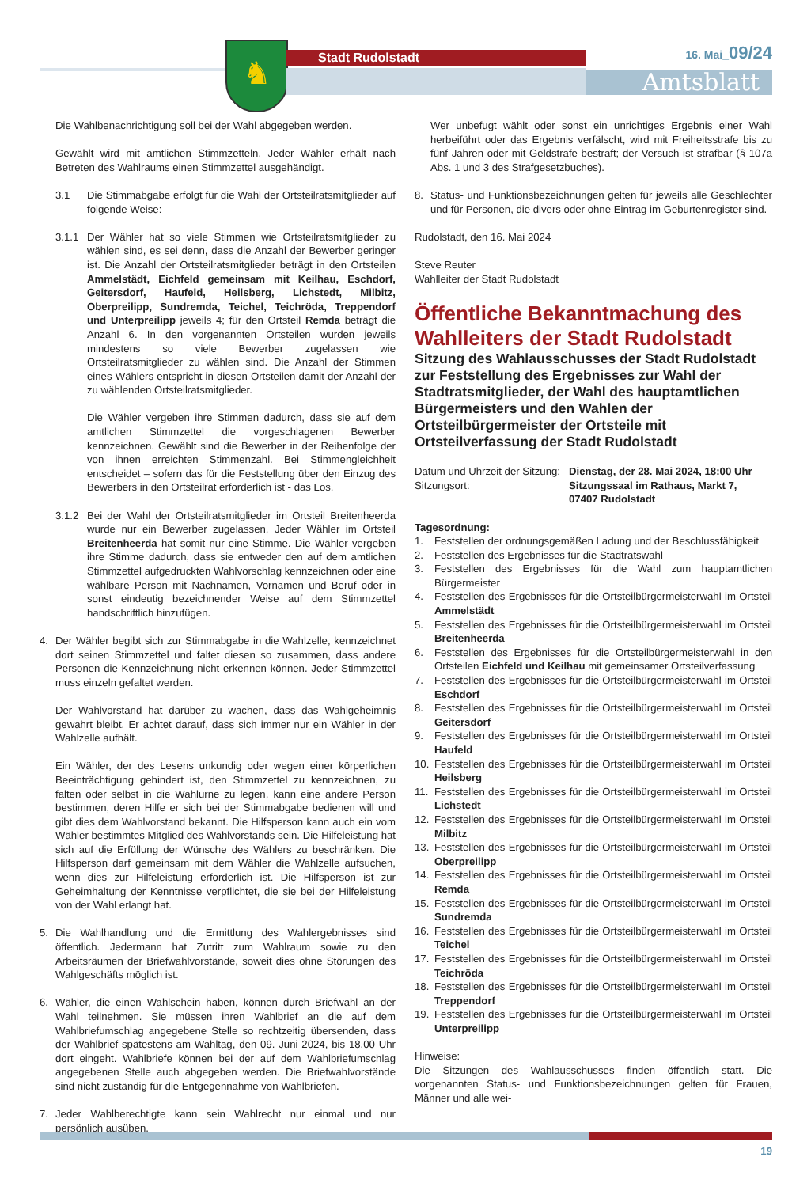♞ Stadt Rudolstadt 16. Mai_09/24
Amtsblatt
Die Wahlbenachrichtigung soll bei der Wahl abgegeben werden.
Gewählt wird mit amtlichen Stimmzetteln. Jeder Wähler erhält nach Betreten des Wahlraums einen Stimmzettel ausgehändigt.
3.1 Die Stimmabgabe erfolgt für die Wahl der Ortsteilratsmitglieder auf folgende Weise:
3.1.1 Der Wähler hat so viele Stimmen wie Ortsteilratsmitglieder zu wählen sind, es sei denn, dass die Anzahl der Bewerber geringer ist. Die Anzahl der Ortsteilratsmitglieder beträgt in den Ortsteilen Ammelstädt, Eichfeld gemeinsam mit Keilhau, Eschdorf, Geitersdorf, Haufeld, Heilsberg, Lichstedt, Milbitz, Oberpreilipp, Sundremda, Teichel, Teichröda, Treppendorf und Unterpreilipp jeweils 4; für den Ortsteil Remda beträgt die Anzahl 6. In den vorgenannten Ortsteilen wurden jeweils mindestens so viele Bewerber zugelassen wie Ortsteilratsmitglieder zu wählen sind. Die Anzahl der Stimmen eines Wählers entspricht in diesen Ortsteilen damit der Anzahl der zu wählenden Ortsteilratsmitglieder.
Die Wähler vergeben ihre Stimmen dadurch, dass sie auf dem amtlichen Stimmzettel die vorgeschlagenen Bewerber kennzeichnen. Gewählt sind die Bewerber in der Reihenfolge der von ihnen erreichten Stimmenzahl. Bei Stimmengleichheit entscheidet – sofern das für die Feststellung über den Einzug des Bewerbers in den Ortsteilrat erforderlich ist - das Los.
3.1.2 Bei der Wahl der Ortsteilratsmitglieder im Ortsteil Breitenheerda wurde nur ein Bewerber zugelassen. Jeder Wähler im Ortsteil Breitenheerda hat somit nur eine Stimme. Die Wähler vergeben ihre Stimme dadurch, dass sie entweder den auf dem amtlichen Stimmzettel aufgedruckten Wahlvorschlag kennzeichnen oder eine wählbare Person mit Nachnamen, Vornamen und Beruf oder in sonst eindeutig bezeichnender Weise auf dem Stimmzettel handschriftlich hinzufügen.
4. Der Wähler begibt sich zur Stimmabgabe in die Wahlzelle, kennzeichnet dort seinen Stimmzettel und faltet diesen so zusammen, dass andere Personen die Kennzeichnung nicht erkennen können. Jeder Stimmzettel muss einzeln gefaltet werden.
Der Wahlvorstand hat darüber zu wachen, dass das Wahlgeheimnis gewahrt bleibt. Er achtet darauf, dass sich immer nur ein Wähler in der Wahlzelle aufhält.
Ein Wähler, der des Lesens unkundig oder wegen einer körperlichen Beeinträchtigung gehindert ist, den Stimmzettel zu kennzeichnen, zu falten oder selbst in die Wahlurne zu legen, kann eine andere Person bestimmen, deren Hilfe er sich bei der Stimmabgabe bedienen will und gibt dies dem Wahlvorstand bekannt. Die Hilfsperson kann auch ein vom Wähler bestimmtes Mitglied des Wahlvorstands sein. Die Hilfeleistung hat sich auf die Erfüllung der Wünsche des Wählers zu beschränken. Die Hilfsperson darf gemeinsam mit dem Wähler die Wahlzelle aufsuchen, wenn dies zur Hilfeleistung erforderlich ist. Die Hilfsperson ist zur Geheimhaltung der Kenntnisse verpflichtet, die sie bei der Hilfeleistung von der Wahl erlangt hat.
5. Die Wahlhandlung und die Ermittlung des Wahlergebnisses sind öffentlich. Jedermann hat Zutritt zum Wahlraum sowie zu den Arbeitsräumen der Briefwahlvorstände, soweit dies ohne Störungen des Wahlgeschäfts möglich ist.
6. Wähler, die einen Wahlschein haben, können durch Briefwahl an der Wahl teilnehmen. Sie müssen ihren Wahlbrief an die auf dem Wahlbriefumschlag angegebene Stelle so rechtzeitig übersenden, dass der Wahlbrief spätestens am Wahltag, den 09. Juni 2024, bis 18.00 Uhr dort eingeht. Wahlbriefe können bei der auf dem Wahlbriefumschlag angegebenen Stelle auch abgegeben werden. Die Briefwahlvorstände sind nicht zuständig für die Entgegennahme von Wahlbriefen.
7. Jeder Wahlberechtigte kann sein Wahlrecht nur einmal und nur persönlich ausüben.
Wer unbefugt wählt oder sonst ein unrichtiges Ergebnis einer Wahl herbeiführt oder das Ergebnis verfälscht, wird mit Freiheitsstrafe bis zu fünf Jahren oder mit Geldstrafe bestraft; der Versuch ist strafbar (§ 107a Abs. 1 und 3 des Strafgesetzbuches).
8. Status- und Funktionsbezeichnungen gelten für jeweils alle Geschlechter und für Personen, die divers oder ohne Eintrag im Geburtenregister sind.
Rudolstadt, den 16. Mai 2024
Steve Reuter
Wahlleiter der Stadt Rudolstadt
Öffentliche Bekanntmachung des Wahlleiters der Stadt Rudolstadt
Sitzung des Wahlausschusses der Stadt Rudolstadt zur Feststellung des Ergebnisses zur Wahl der Stadtratsmitglieder, der Wahl des hauptamtlichen Bürgermeisters und den Wahlen der Ortsteilbürgermeister der Ortsteile mit Ortsteilverfassung der Stadt Rudolstadt
Datum und Uhrzeit der Sitzung:
Sitzungsort:
Dienstag, der 28. Mai 2024, 18:00 Uhr
Sitzungssaal im Rathaus, Markt 7,
07407 Rudolstadt
Tagesordnung:
1. Feststellen der ordnungsgemäßen Ladung und der Beschlussfähigkeit
2. Feststellen des Ergebnisses für die Stadtratswahl
3. Feststellen des Ergebnisses für die Wahl zum hauptamtlichen Bürgermeister
4. Feststellen des Ergebnisses für die Ortsteilbürgermeisterwahl im Ortsteil Ammelstädt
5. Feststellen des Ergebnisses für die Ortsteilbürgermeisterwahl im Ortsteil Breitenheerda
6. Feststellen des Ergebnisses für die Ortsteilbürgermeisterwahl in den Ortsteilen Eichfeld und Keilhau mit gemeinsamer Ortsteilverfassung
7. Feststellen des Ergebnisses für die Ortsteilbürgermeisterwahl im Ortsteil Eschdorf
8. Feststellen des Ergebnisses für die Ortsteilbürgermeisterwahl im Ortsteil Geitersdorf
9. Feststellen des Ergebnisses für die Ortsteilbürgermeisterwahl im Ortsteil Haufeld
10. Feststellen des Ergebnisses für die Ortsteilbürgermeisterwahl im Ortsteil Heilsberg
11. Feststellen des Ergebnisses für die Ortsteilbürgermeisterwahl im Ortsteil Lichstedt
12. Feststellen des Ergebnisses für die Ortsteilbürgermeisterwahl im Ortsteil Milbitz
13. Feststellen des Ergebnisses für die Ortsteilbürgermeisterwahl im Ortsteil Oberpreilipp
14. Feststellen des Ergebnisses für die Ortsteilbürgermeisterwahl im Ortsteil Remda
15. Feststellen des Ergebnisses für die Ortsteilbürgermeisterwahl im Ortsteil Sundremda
16. Feststellen des Ergebnisses für die Ortsteilbürgermeisterwahl im Ortsteil Teichel
17. Feststellen des Ergebnisses für die Ortsteilbürgermeisterwahl im Ortsteil Teichröda
18. Feststellen des Ergebnisses für die Ortsteilbürgermeisterwahl im Ortsteil Treppendorf
19. Feststellen des Ergebnisses für die Ortsteilbürgermeisterwahl im Ortsteil Unterpreilipp
Hinweise:
Die Sitzungen des Wahlausschusses finden öffentlich statt. Die vorgenannten Status- und Funktionsbezeichnungen gelten für Frauen, Männer und alle wei-
19